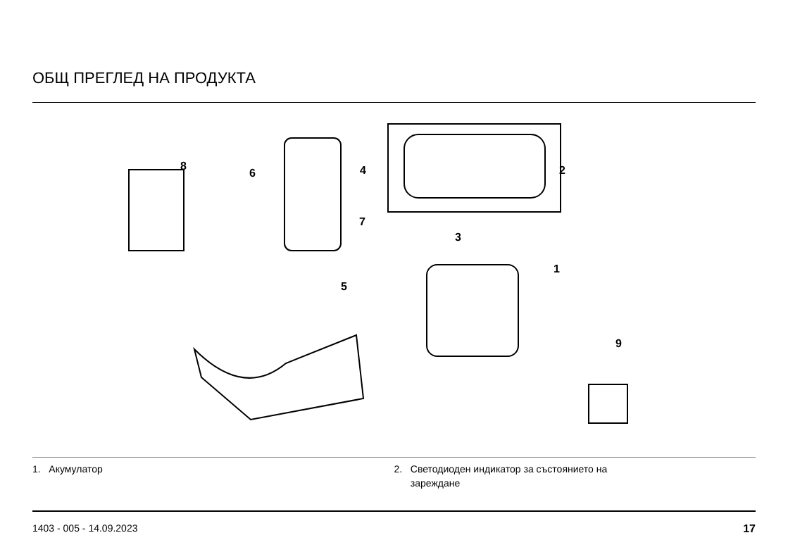ОБЩ ПРЕГЛЕД НА ПРОДУКТА
8
6
4
2
7
3
1
5
9
1. Акумулатор 2. Светодиоден индикатор за състоянието на
зареждане
1403 - 005 - 14.09.2023 17